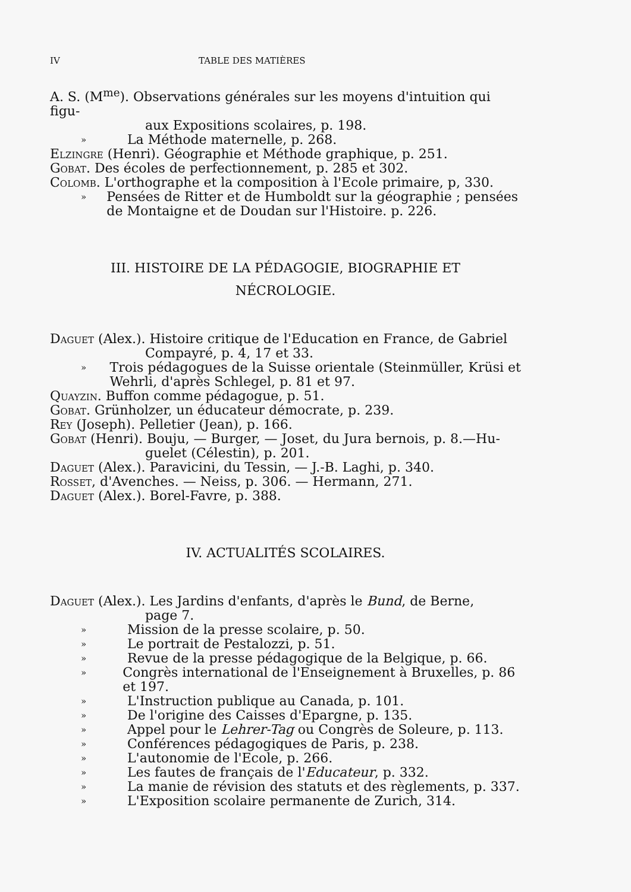IV TABLE DES MATIÈRES
A. S. (M<sup>me</sup>). Observations générales sur les moyens d'intuition qui figu-
aux Expositions scolaires, p. 198.
» La Méthode maternelle, p. 268.
Elzingre (Henri). Géographie et Méthode graphique, p. 251.
Gobat. Des écoles de perfectionnement, p. 285 et 302.
Colomb. L'orthographe et la composition à l'Ecole primaire, p, 330.
» Pensées de Ritter et de Humboldt sur la géographie ; pensées de Montaigne et de Doudan sur l'Histoire. p. 226.
III. HISTOIRE DE LA PÉDAGOGIE, BIOGRAPHIE ET
NÉCROLOGIE.
Daguet (Alex.). Histoire critique de l'Education en France, de Gabriel
Compayré, p. 4, 17 et 33.
» Trois pédagogues de la Suisse orientale (Steinmüller, Krüsi et Wehrli, d'après Schlegel, p. 81 et 97.
Quayzin. Buffon comme pédagogue, p. 51.
Gobat. Grünholzer, un éducateur démocrate, p. 239.
Rey (Joseph). Pelletier (Jean), p. 166.
Gobat (Henri). Bouju, — Burger, — Joset, du Jura bernois, p. 8.—Hu-
guelet (Célestin), p. 201.
Daguet (Alex.). Paravicini, du Tessin, — J.-B. Laghi, p. 340.
Rosset, d'Avenches. — Neiss, p. 306. — Hermann, 271.
Daguet (Alex.). Borel-Favre, p. 388.
IV. ACTUALITÉS SCOLAIRES.
Daguet (Alex.). Les Jardins d'enfants, d'après le Bund, de Berne,
page 7.
» Mission de la presse scolaire, p. 50.
» Le portrait de Pestalozzi, p. 51.
» Revue de la presse pédagogique de la Belgique, p. 66.
» Congrès international de l'Enseignement à Bruxelles, p. 86 et 197.
» L'Instruction publique au Canada, p. 101.
» De l'origine des Caisses d'Epargne, p. 135.
» Appel pour le Lehrer-Tag ou Congrès de Soleure, p. 113.
» Conférences pédagogiques de Paris, p. 238.
» L'autonomie de l'Ecole, p. 266.
» Les fautes de français de l'Educateur, p. 332.
» La manie de révision des statuts et des règlements, p. 337.
» L'Exposition scolaire permanente de Zurich, 314.